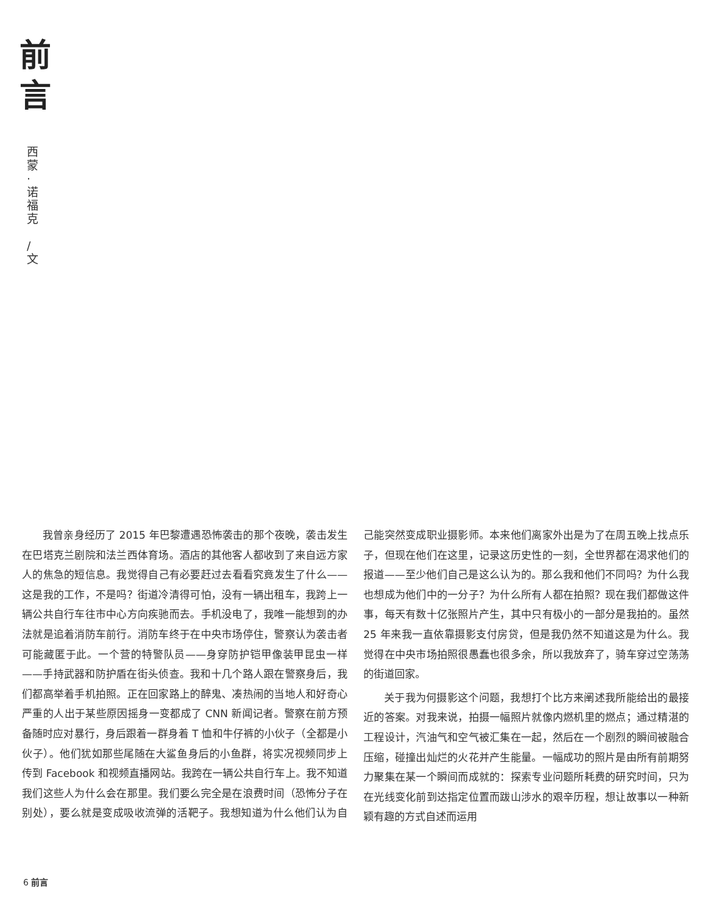前
言
西
蒙
·
诺
福
克
/
文
我曾亲身经历了 2015 年巴黎遭遇恐怖袭击的那个夜晚，袭击发生在巴塔克兰剧院和法兰西体育场。酒店的其他客人都收到了来自远方家人的焦急的短信息。我觉得自己有必要赶过去看看究竟发生了什么——这是我的工作，不是吗？街道冷清得可怕，没有一辆出租车，我跨上一辆公共自行车往市中心方向疾驰而去。手机没电了，我唯一能想到的办法就是追着消防车前行。消防车终于在中央市场停住，警察认为袭击者可能藏匿于此。一个营的特警队员——身穿防护铠甲像装甲昆虫一样——手持武器和防护盾在街头侦查。我和十几个路人跟在警察身后，我们都高举着手机拍照。正在回家路上的醉鬼、凑热闹的当地人和好奇心严重的人出于某些原因摇身一变都成了 CNN 新闻记者。警察在前方预备随时应对暴行，身后跟着一群身着 T 恤和牛仔裤的小伙子（全都是小伙子）。他们犹如那些尾随在大鲨鱼身后的小鱼群，将实况视频同步上传到 Facebook 和视频直播网站。我跨在一辆公共自行车上。我不知道我们这些人为什么会在那里。我们要么完全是在浪费时间（恐怖分子在别处），要么就是变成吸收流弹的活靶子。我想知道为什么他们认为自己能突然变成职业摄影师。本来他们离家外出是为了在周五晚上找点乐子，但现在他们在这里，记录这历史性的一刻，全世界都在渴求他们的报道——至少他们自己是这么认为的。那么我和他们不同吗？为什么我也想成为他们中的一分子？为什么所有人都在拍照？现在我们都做这件事，每天有数十亿张照片产生，其中只有极小的一部分是我拍的。虽然 25 年来我一直依靠摄影支付房贷，但是我仍然不知道这是为什么。我觉得在中央市场拍照很愚蠢也很多余，所以我放弃了，骑车穿过空荡荡的街道回家。
关于我为何摄影这个问题，我想打个比方来阐述我所能给出的最接近的答案。对我来说，拍摄一幅照片就像内燃机里的燃点；通过精湛的工程设计，汽油气和空气被汇集在一起，然后在一个剧烈的瞬间被融合压缩，碰撞出灿烂的火花并产生能量。一幅成功的照片是由所有前期努力聚集在某一个瞬间而成就的：探索专业问题所耗费的研究时间，只为在光线变化前到达指定位置而跋山涉水的艰辛历程，想让故事以一种新颖有趣的方式自述而运用
6 前言